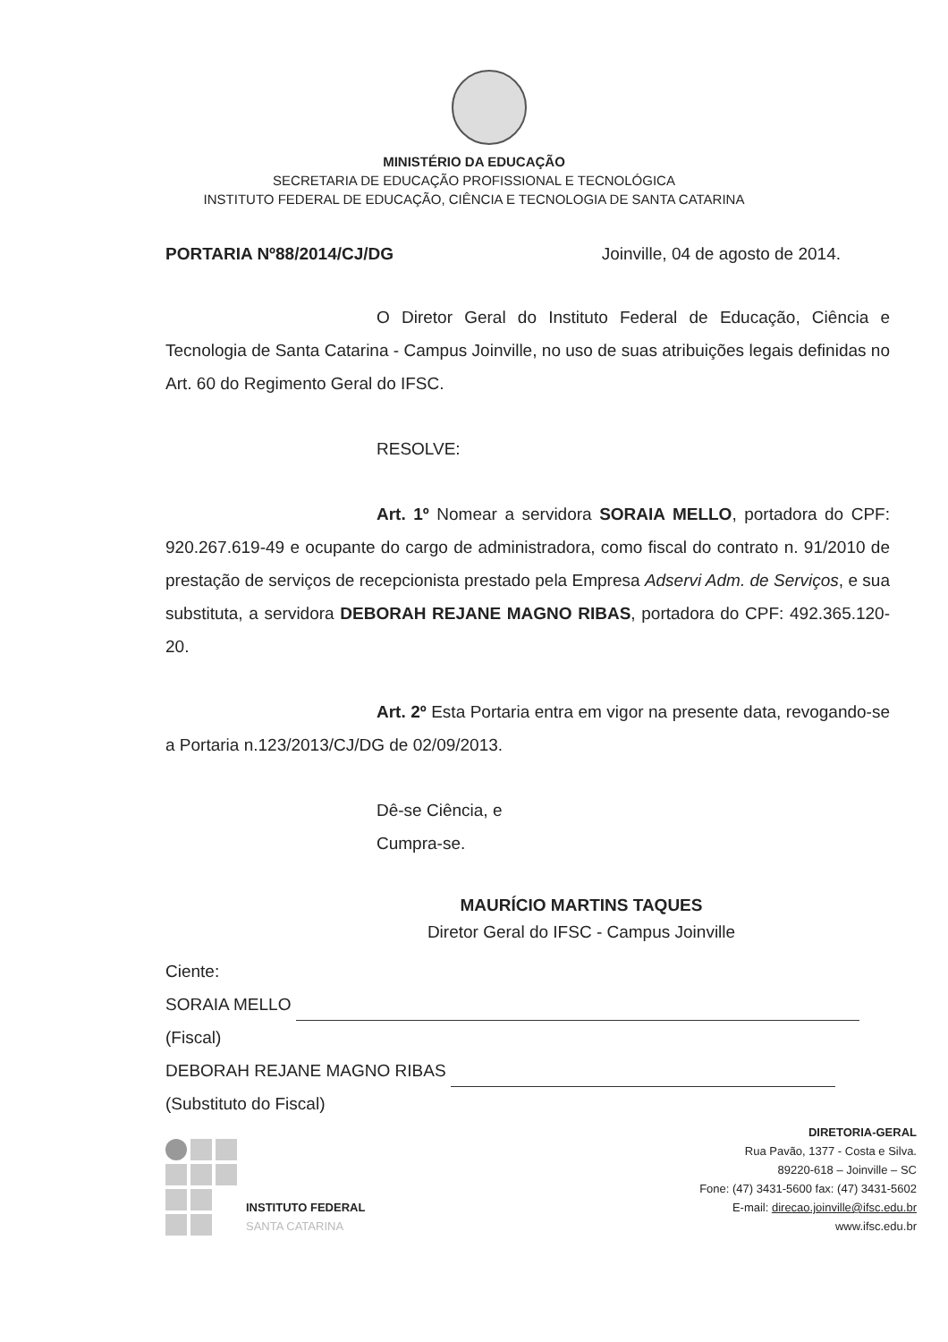MINISTÉRIO DA EDUCAÇÃO
SECRETARIA DE EDUCAÇÃO PROFISSIONAL E TECNOLÓGICA
INSTITUTO FEDERAL DE EDUCAÇÃO, CIÊNCIA E TECNOLOGIA DE SANTA CATARINA
PORTARIA Nº88/2014/CJ/DG Joinville, 04 de agosto de 2014.
O Diretor Geral do Instituto Federal de Educação, Ciência e Tecnologia de Santa Catarina - Campus Joinville, no uso de suas atribuições legais definidas no Art. 60 do Regimento Geral do IFSC.
RESOLVE:
Art. 1º Nomear a servidora SORAIA MELLO, portadora do CPF: 920.267.619-49 e ocupante do cargo de administradora, como fiscal do contrato n. 91/2010 de prestação de serviços de recepcionista prestado pela Empresa Adservi Adm. de Serviços, e sua substituta, a servidora DEBORAH REJANE MAGNO RIBAS, portadora do CPF: 492.365.120-20.
Art. 2º Esta Portaria entra em vigor na presente data, revogando-se a Portaria n.123/2013/CJ/DG de 02/09/2013.
Dê-se Ciência, e
Cumpra-se.
MAURÍCIO MARTINS TAQUES
Diretor Geral do IFSC - Campus Joinville
Ciente:
SORAIA MELLO
(Fiscal)
DEBORAH REJANE MAGNO RIBAS
(Substituto do Fiscal)
INSTITUTO FEDERAL
SANTA CATARINA
DIRETORIA-GERAL
Rua Pavão, 1377 - Costa e Silva.
89220-618 – Joinville – SC
Fone: (47) 3431-5600 fax: (47) 3431-5602
E-mail: direcao.joinville@ifsc.edu.br
www.ifsc.edu.br